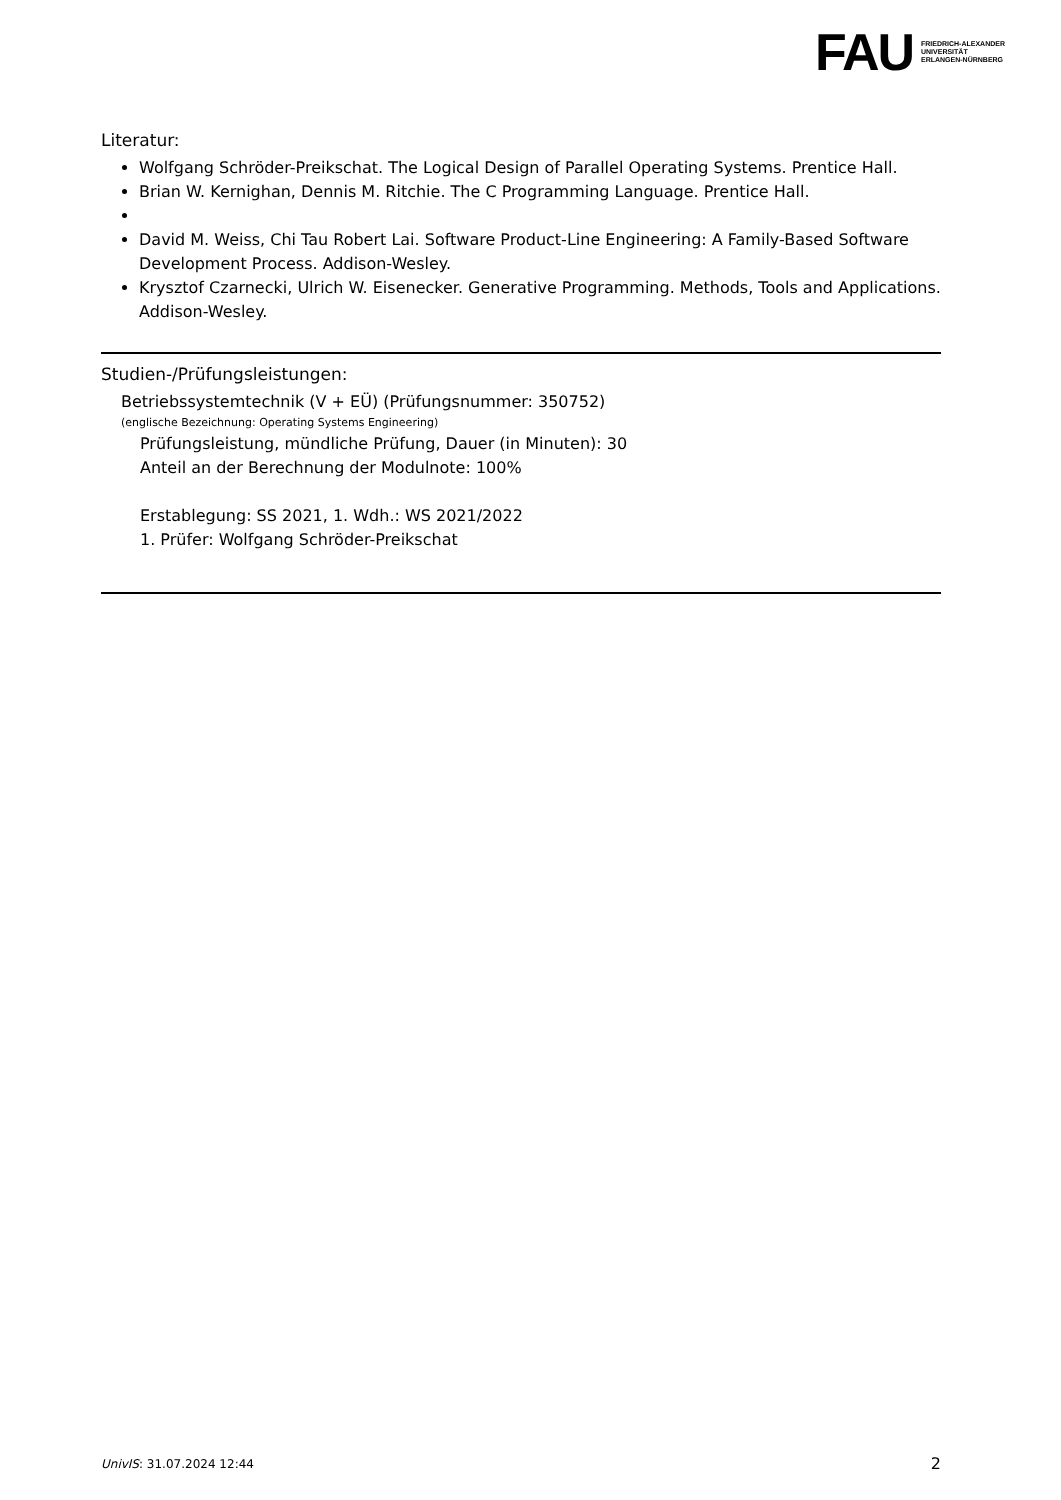FAU FRIEDRICH-ALEXANDER
UNIVERSITÄT
ERLANGEN-NÜRNBERG
Literatur:
Wolfgang Schröder-Preikschat. The Logical Design of Parallel Operating Systems. Prentice Hall.
Brian W. Kernighan, Dennis M. Ritchie. The C Programming Language. Prentice Hall.
David M. Weiss, Chi Tau Robert Lai. Software Product-Line Engineering: A Family-Based Software Development Process. Addison-Wesley.
Krysztof Czarnecki, Ulrich W. Eisenecker. Generative Programming. Methods, Tools and Applications. Addison-Wesley.
Studien-/Prüfungsleistungen:
Betriebssystemtechnik (V + EÜ) (Prüfungsnummer: 350752)
(englische Bezeichnung: Operating Systems Engineering)
Prüfungsleistung, mündliche Prüfung, Dauer (in Minuten): 30
Anteil an der Berechnung der Modulnote: 100%
Erstablegung: SS 2021, 1. Wdh.: WS 2021/2022
1. Prüfer: Wolfgang Schröder-Preikschat
UnivIS: 31.07.2024 12:44 2